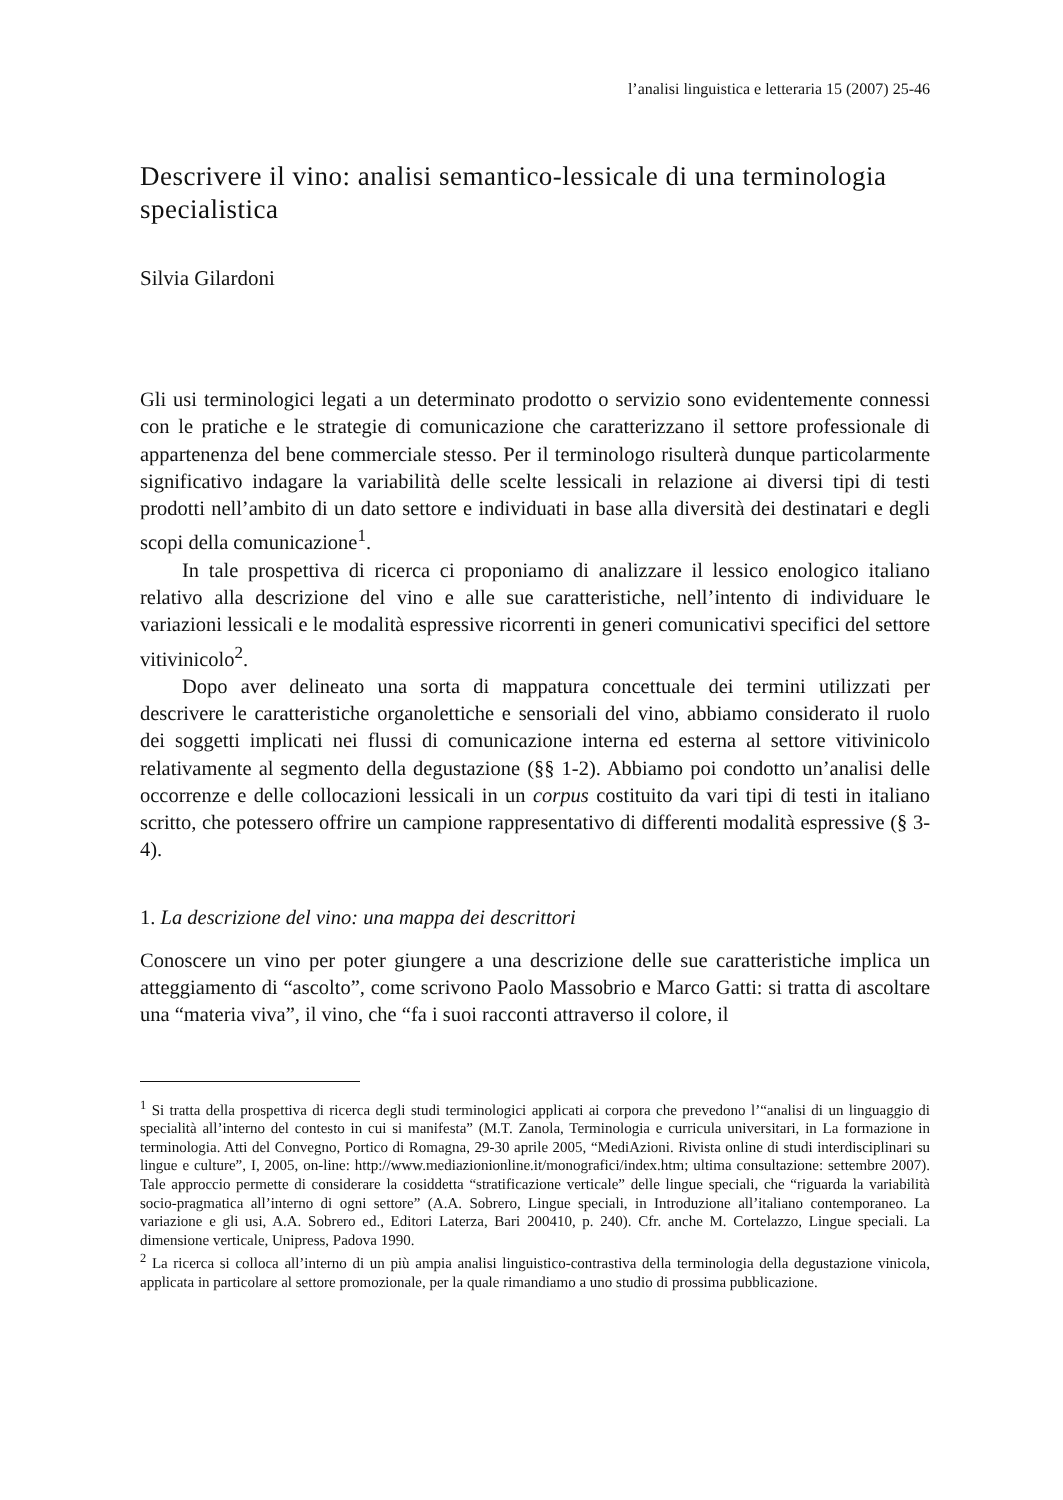l’analisi linguistica e letteraria 15 (2007) 25-46
Descrivere il vino: analisi semantico-lessicale di una terminologia specialistica
Silvia Gilardoni
Gli usi terminologici legati a un determinato prodotto o servizio sono evidentemente connessi con le pratiche e le strategie di comunicazione che caratterizzano il settore professionale di appartenenza del bene commerciale stesso. Per il terminologo risulterà dunque particolarmente significativo indagare la variabilità delle scelte lessicali in relazione ai diversi tipi di testi prodotti nell’ambito di un dato settore e individuati in base alla diversità dei destinatari e degli scopi della comunicazione<sup>1</sup>.
In tale prospettiva di ricerca ci proponiamo di analizzare il lessico enologico italiano relativo alla descrizione del vino e alle sue caratteristiche, nell’intento di individuare le variazioni lessicali e le modalità espressive ricorrenti in generi comunicativi specifici del settore vitivinicolo<sup>2</sup>.
Dopo aver delineato una sorta di mappatura concettuale dei termini utilizzati per descrivere le caratteristiche organolettiche e sensoriali del vino, abbiamo considerato il ruolo dei soggetti implicati nei flussi di comunicazione interna ed esterna al settore vitivinicolo relativamente al segmento della degustazione (§§ 1-2). Abbiamo poi condotto un’analisi delle occorrenze e delle collocazioni lessicali in un corpus costituito da vari tipi di testi in italiano scritto, che potessero offrire un campione rappresentativo di differenti modalità espressive (§ 3-4).
1. La descrizione del vino: una mappa dei descrittori
Conoscere un vino per poter giungere a una descrizione delle sue caratteristiche implica un atteggiamento di “ascolto”, come scrivono Paolo Massobrio e Marco Gatti: si tratta di ascoltare una “materia viva”, il vino, che “fa i suoi racconti attraverso il colore, il
<sup>1</sup> Si tratta della prospettiva di ricerca degli studi terminologici applicati ai corpora che prevedono l’“analisi di un linguaggio di specialità all’interno del contesto in cui si manifesta” (M.T. Zanola, Terminologia e curricula universitari, in La formazione in terminologia. Atti del Convegno, Portico di Romagna, 29-30 aprile 2005, “MediAzioni. Rivista online di studi interdisciplinari su lingue e culture”, I, 2005, on-line: http://www.mediazionionline.it/monografici/index.htm; ultima consultazione: settembre 2007). Tale approccio permette di considerare la cosiddetta “stratificazione verticale” delle lingue speciali, che “riguarda la variabilità socio-pragmatica all’interno di ogni settore” (A.A. Sobrero, Lingue speciali, in Introduzione all’italiano contemporaneo. La variazione e gli usi, A.A. Sobrero ed., Editori Laterza, Bari 200410, p. 240). Cfr. anche M. Cortelazzo, Lingue speciali. La dimensione verticale, Unipress, Padova 1990.
<sup>2</sup> La ricerca si colloca all’interno di un più ampia analisi linguistico-contrastiva della terminologia della degustazione vinicola, applicata in particolare al settore promozionale, per la quale rimandiamo a uno studio di prossima pubblicazione.